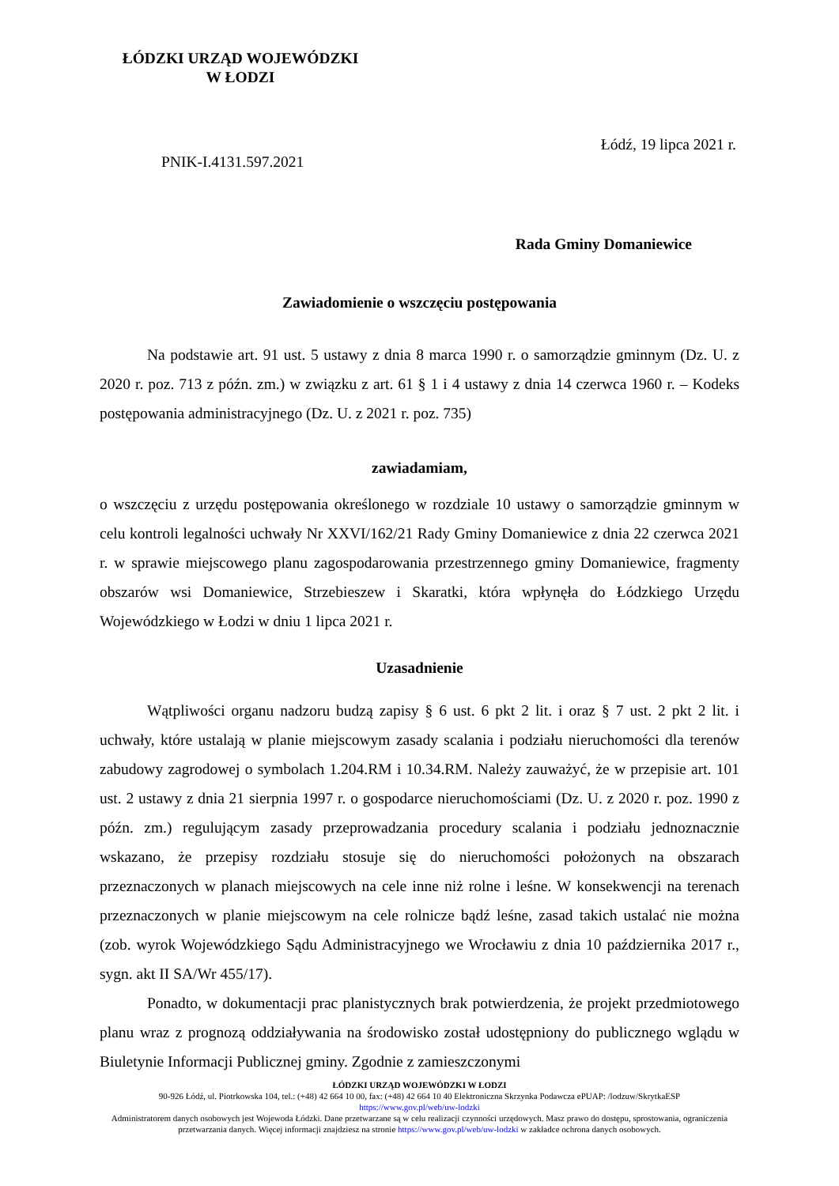ŁÓDZKI URZĄD WOJEWÓDZKI
W ŁODZI
Łódź, 19 lipca 2021 r.
PNIK-I.4131.597.2021
Rada Gminy Domaniewice
Zawiadomienie o wszczęciu postępowania
Na podstawie art. 91 ust. 5 ustawy z dnia 8 marca 1990 r. o samorządzie gminnym (Dz. U. z 2020 r. poz. 713 z późn. zm.) w związku z art. 61 § 1 i 4 ustawy z dnia 14 czerwca 1960 r. – Kodeks postępowania administracyjnego (Dz. U. z 2021 r. poz. 735)
zawiadamiam,
o wszczęciu z urzędu postępowania określonego w rozdziale 10 ustawy o samorządzie gminnym w celu kontroli legalności uchwały Nr XXVI/162/21 Rady Gminy Domaniewice z dnia 22 czerwca 2021 r. w sprawie miejscowego planu zagospodarowania przestrzennego gminy Domaniewice, fragmenty obszarów wsi Domaniewice, Strzebieszew i Skaratki, która wpłynęła do Łódzkiego Urzędu Wojewódzkiego w Łodzi w dniu 1 lipca 2021 r.
Uzasadnienie
Wątpliwości organu nadzoru budzą zapisy § 6 ust. 6 pkt 2 lit. i oraz § 7 ust. 2 pkt 2 lit. i uchwały, które ustalają w planie miejscowym zasady scalania i podziału nieruchomości dla terenów zabudowy zagrodowej o symbolach 1.204.RM i 10.34.RM. Należy zauważyć, że w przepisie art. 101 ust. 2 ustawy z dnia 21 sierpnia 1997 r. o gospodarce nieruchomościami (Dz. U. z 2020 r. poz. 1990 z późn. zm.) regulującym zasady przeprowadzania procedury scalania i podziału jednoznacznie wskazano, że przepisy rozdziału stosuje się do nieruchomości położonych na obszarach przeznaczonych w planach miejscowych na cele inne niż rolne i leśne. W konsekwencji na terenach przeznaczonych w planie miejscowym na cele rolnicze bądź leśne, zasad takich ustalać nie można (zob. wyrok Wojewódzkiego Sądu Administracyjnego we Wrocławiu z dnia 10 października 2017 r., sygn. akt II SA/Wr 455/17).
Ponadto, w dokumentacji prac planistycznych brak potwierdzenia, że projekt przedmiotowego planu wraz z prognozą oddziaływania na środowisko został udostępniony do publicznego wglądu w Biuletynie Informacji Publicznej gminy. Zgodnie z zamieszczonymi
ŁÓDZKI URZĄD WOJEWÓDZKI W ŁODZI
90-926 Łódź, ul. Piotrkowska 104, tel.: (+48) 42 664 10 00, fax: (+48) 42 664 10 40 Elektroniczna Skrzynka Podawcza ePUAP: /lodzuw/SkrytkaESP
https://www.gov.pl/web/uw-lodzki
Administratorem danych osobowych jest Wojewoda Łódzki. Dane przetwarzane są w celu realizacji czynności urzędowych. Masz prawo do dostępu, sprostowania, ograniczenia przetwarzania danych. Więcej informacji znajdziesz na stronie https://www.gov.pl/web/uw-lodzki w zakładce ochrona danych osobowych.